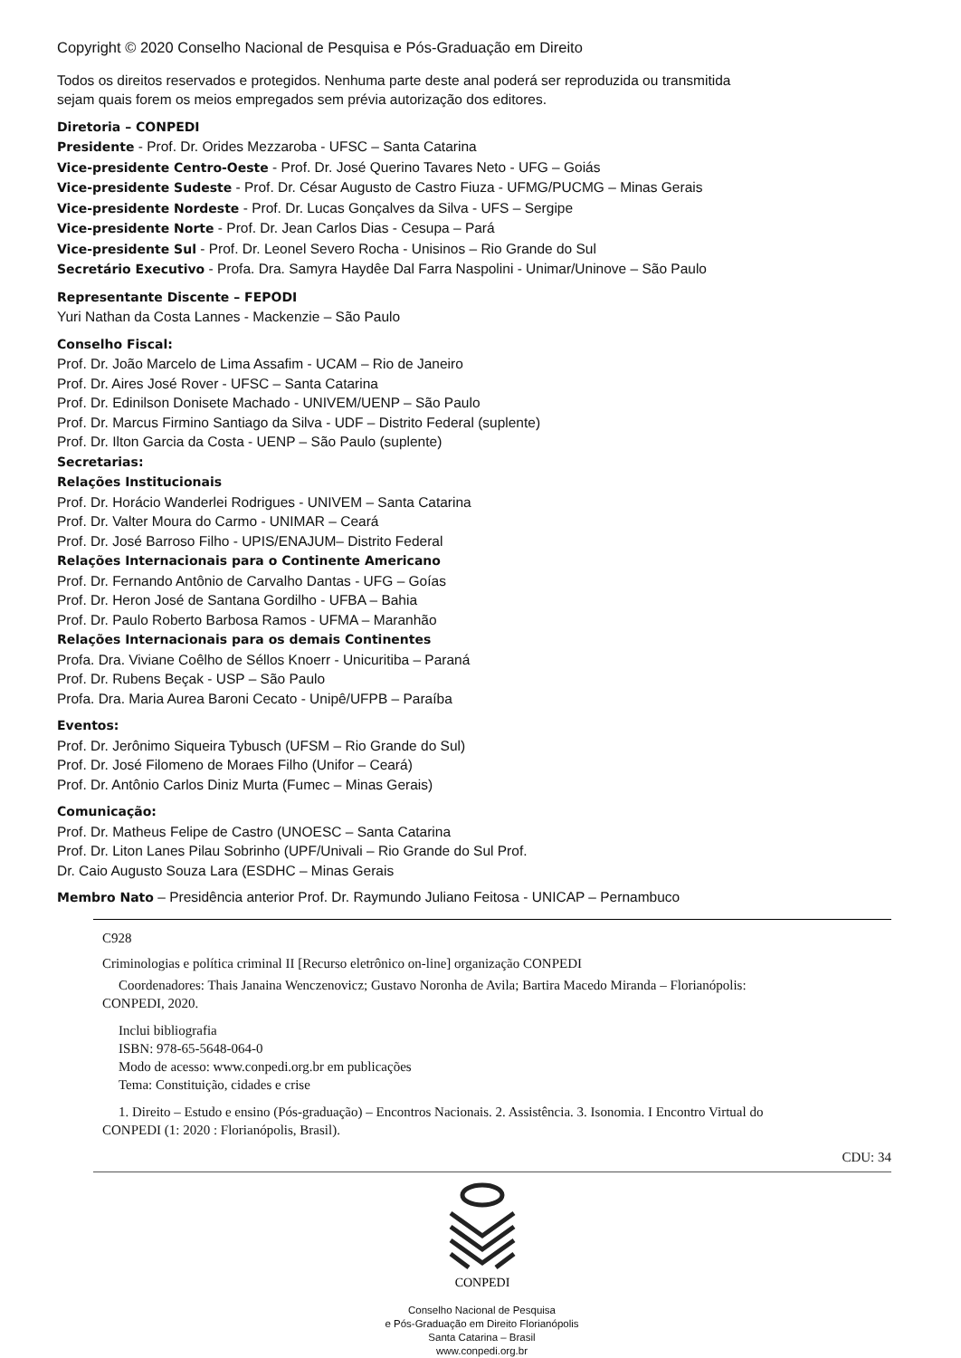Copyright © 2020 Conselho Nacional de Pesquisa e Pós-Graduação em Direito
Todos os direitos reservados e protegidos. Nenhuma parte deste anal poderá ser reproduzida ou transmitida
sejam quais forem os meios empregados sem prévia autorização dos editores.
Diretoria – CONPEDI
Presidente - Prof. Dr. Orides Mezzaroba - UFSC – Santa Catarina
Vice-presidente Centro-Oeste - Prof. Dr. José Querino Tavares Neto - UFG – Goiás
Vice-presidente Sudeste - Prof. Dr. César Augusto de Castro Fiuza - UFMG/PUCMG – Minas Gerais
Vice-presidente Nordeste - Prof. Dr. Lucas Gonçalves da Silva - UFS – Sergipe
Vice-presidente Norte - Prof. Dr. Jean Carlos Dias - Cesupa – Pará
Vice-presidente Sul - Prof. Dr. Leonel Severo Rocha - Unisinos – Rio Grande do Sul
Secretário Executivo - Profa. Dra. Samyra Haydêe Dal Farra Naspolini - Unimar/Uninove – São Paulo
Representante Discente – FEPODI
Yuri Nathan da Costa Lannes - Mackenzie – São Paulo
Conselho Fiscal:
Prof. Dr. João Marcelo de Lima Assafim - UCAM – Rio de Janeiro
Prof. Dr. Aires José Rover - UFSC – Santa Catarina
Prof. Dr. Edinilson Donisete Machado - UNIVEM/UENP – São Paulo
Prof. Dr. Marcus Firmino Santiago da Silva - UDF – Distrito Federal (suplente)
Prof. Dr. Ilton Garcia da Costa - UENP – São Paulo (suplente)
Secretarias:
Relações Institucionais
Prof. Dr. Horácio Wanderlei Rodrigues - UNIVEM – Santa Catarina
Prof. Dr. Valter Moura do Carmo - UNIMAR – Ceará
Prof. Dr. José Barroso Filho - UPIS/ENAJUM– Distrito Federal
Relações Internacionais para o Continente Americano
Prof. Dr. Fernando Antônio de Carvalho Dantas - UFG – Goías
Prof. Dr. Heron José de Santana Gordilho - UFBA – Bahia
Prof. Dr. Paulo Roberto Barbosa Ramos - UFMA – Maranhão
Relações Internacionais para os demais Continentes
Profa. Dra. Viviane Coêlho de Séllos Knoerr - Unicuritiba – Paraná
Prof. Dr. Rubens Beçak - USP – São Paulo
Profa. Dra. Maria Aurea Baroni Cecato - Unipê/UFPB – Paraíba
Eventos:
Prof. Dr. Jerônimo Siqueira Tybusch (UFSM – Rio Grande do Sul)
Prof. Dr. José Filomeno de Moraes Filho (Unifor – Ceará)
Prof. Dr. Antônio Carlos Diniz Murta (Fumec – Minas Gerais)
Comunicação:
Prof. Dr. Matheus Felipe de Castro (UNOESC – Santa Catarina
Prof. Dr. Liton Lanes Pilau Sobrinho (UPF/Univali – Rio Grande do Sul Prof.
Dr. Caio Augusto Souza Lara (ESDHC – Minas Gerais
Membro Nato – Presidência anterior Prof. Dr. Raymundo Juliano Feitosa - UNICAP – Pernambuco
C928
Criminologias e política criminal II [Recurso eletrônico on-line] organização CONPEDI
Coordenadores: Thais Janaina Wenczenovicz; Gustavo Noronha de Avila; Bartira Macedo Miranda – Florianópolis:
CONPEDI, 2020.
Inclui bibliografia
ISBN: 978-65-5648-064-0
Modo de acesso: www.conpedi.org.br em publicações
Tema: Constituição, cidades e crise
1. Direito – Estudo e ensino (Pós-graduação) – Encontros Nacionais. 2. Assistência. 3. Isonomia. I Encontro Virtual do
CONPEDI (1: 2020 : Florianópolis, Brasil).
CDU: 34
CONPEDI
Conselho Nacional de Pesquisa
e Pós-Graduação em Direito Florianópolis
Santa Catarina – Brasil
www.conpedi.org.br